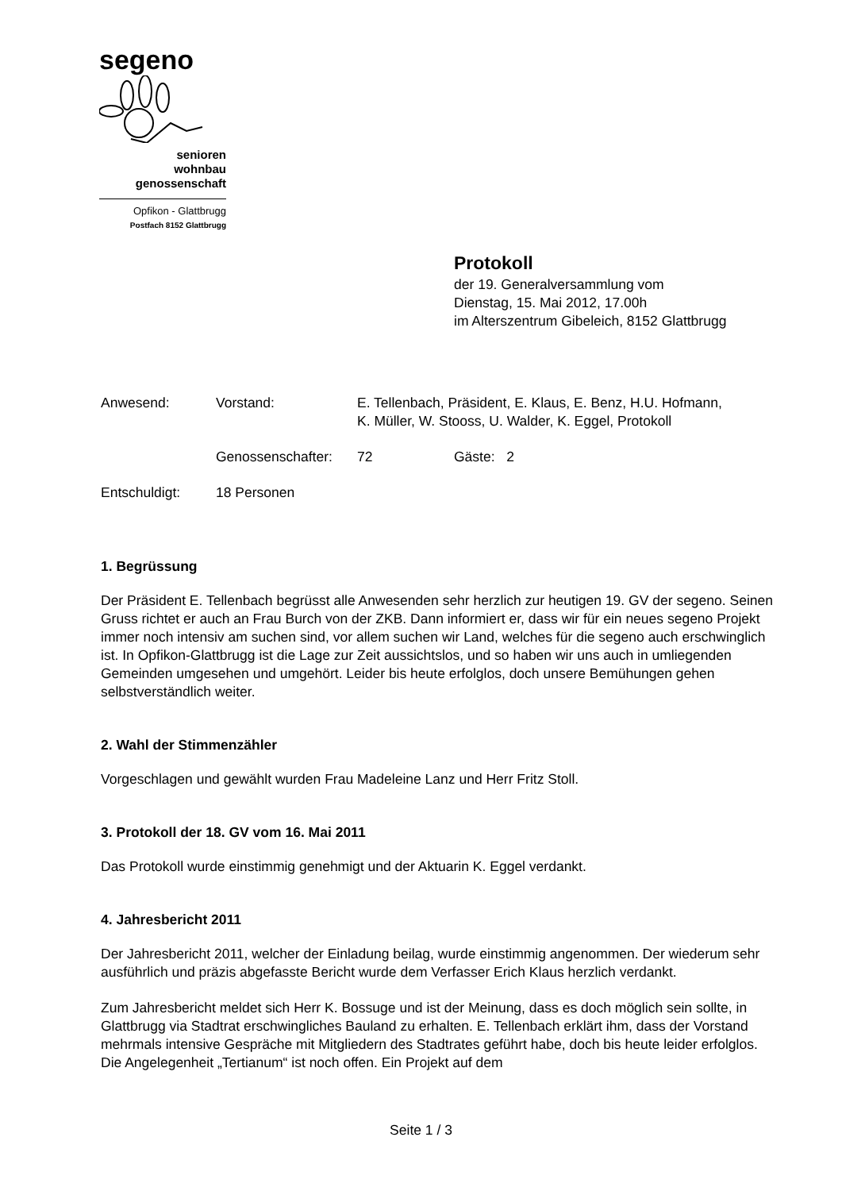segeno
senioren
wohnbau
genossenschaft
Opfikon - Glattbrugg
Postfach 8152 Glattbrugg
Protokoll
der 19. Generalversammlung vom
Dienstag, 15. Mai 2012, 17.00h
im Alterszentrum Gibeleich, 8152 Glattbrugg
Anwesend: Vorstand: E. Tellenbach, Präsident, E. Klaus, E. Benz, H.U. Hofmann,
K. Müller, W. Stooss, U. Walder, K. Eggel, Protokoll
Genossenschafter: 72 Gäste: 2
Entschuldigt: 18 Personen
1. Begrüssung
Der Präsident E. Tellenbach begrüsst alle Anwesenden sehr herzlich zur heutigen 19. GV der segeno. Seinen Gruss richtet er auch an Frau Burch von der ZKB. Dann informiert er, dass wir für ein neues segeno Projekt immer noch intensiv am suchen sind, vor allem suchen wir Land, welches für die segeno auch erschwinglich ist. In Opfikon-Glattbrugg ist die Lage zur Zeit aussichtslos, und so haben wir uns auch in umliegenden Gemeinden umgesehen und umgehört. Leider bis heute erfolglos, doch unsere Bemühungen gehen selbstverständlich weiter.
2. Wahl der Stimmenzähler
Vorgeschlagen und gewählt wurden Frau Madeleine Lanz und Herr Fritz Stoll.
3. Protokoll der 18. GV vom 16. Mai 2011
Das Protokoll wurde einstimmig genehmigt und der Aktuarin K. Eggel verdankt.
4. Jahresbericht 2011
Der Jahresbericht 2011, welcher der Einladung beilag, wurde einstimmig angenommen. Der wiederum sehr ausführlich und präzis abgefasste Bericht wurde dem Verfasser Erich Klaus herzlich verdankt.
Zum Jahresbericht meldet sich Herr K. Bossuge und ist der Meinung, dass es doch möglich sein sollte, in Glattbrugg via Stadtrat erschwingliches Bauland zu erhalten. E. Tellenbach erklärt ihm, dass der Vorstand mehrmals intensive Gespräche mit Mitgliedern des Stadtrates geführt habe, doch bis heute leider erfolglos. Die Angelegenheit „Tertianum“ ist noch offen. Ein Projekt auf dem
Seite 1 / 3